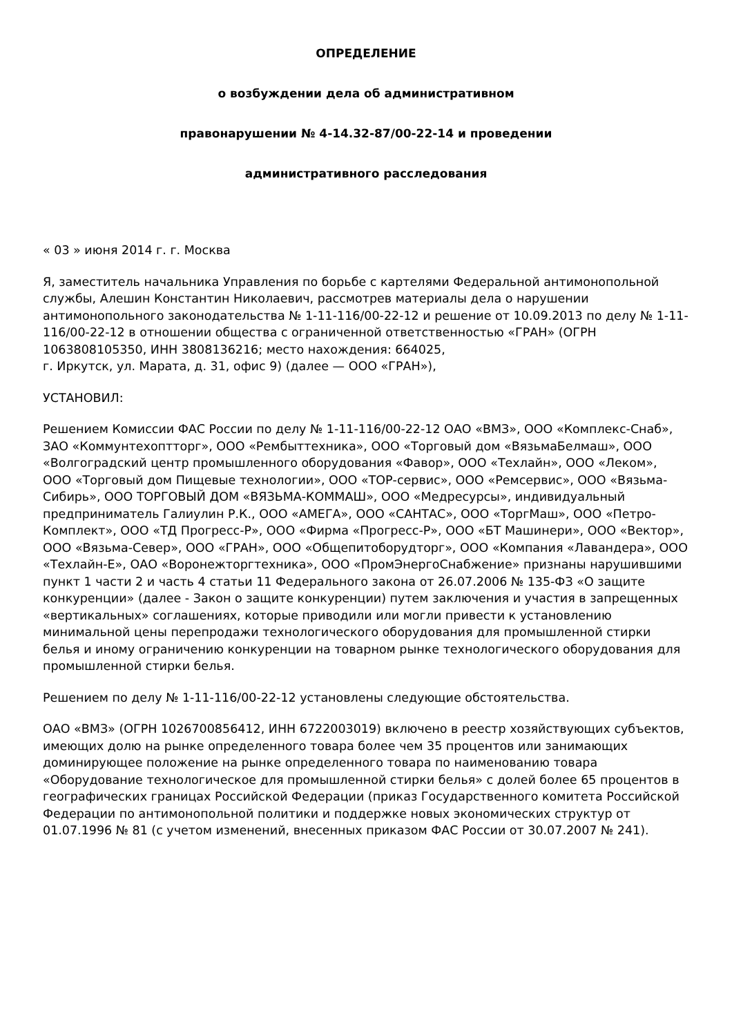ОПРЕДЕЛЕНИЕ
о возбуждении дела об административном
правонарушении № 4-14.32-87/00-22-14 и проведении
административного расследования
« 03 » июня 2014 г. г. Москва
Я, заместитель начальника Управления по борьбе с картелями Федеральной антимонопольной службы, Алешин Константин Николаевич, рассмотрев материалы дела о нарушении антимонопольного законодательства № 1-11-116/00-22-12 и решение от 10.09.2013 по делу № 1-11-116/00-22-12 в отношении общества с ограниченной ответственностью «ГРАН» (ОГРН 1063808105350, ИНН 3808136216; место нахождения: 664025,
г. Иркутск, ул. Марата, д. 31, офис 9) (далее — ООО «ГРАН»),
УСТАНОВИЛ:
Решением Комиссии ФАС России по делу № 1-11-116/00-22-12 ОАО «ВМЗ», ООО «Комплекс-Снаб», ЗАО «Коммунтехоптторг», ООО «Рембыттехника», ООО «Торговый дом «ВязьмаБелмаш», ООО «Волгоградский центр промышленного оборудования «Фавор», ООО «Техлайн», ООО «Леком», ООО «Торговый дом Пищевые технологии», ООО «ТОР-сервис», ООО «Ремсервис», ООО «Вязьма-Сибирь», ООО ТОРГОВЫЙ ДОМ «ВЯЗЬМА-КОММАШ», ООО «Медресурсы», индивидуальный предприниматель Галиулин Р.К., ООО «АМЕГА», ООО «САНТАС», ООО «ТоргМаш», ООО «Петро-Комплект», ООО «ТД Прогресс-Р», ООО «Фирма «Прогресс-Р», ООО «БТ Машинери», ООО «Вектор», ООО «Вязьма-Север», ООО «ГРАН», ООО «Общепитоборудторг», ООО «Компания «Лавандера», ООО «Техлайн-Е», ОАО «Воронежторгтехника», ООО «ПромЭнергоСнабжение» признаны нарушившими пункт 1 части 2 и часть 4 статьи 11 Федерального закона от 26.07.2006 № 135-ФЗ «О защите конкуренции» (далее - Закон о защите конкуренции) путем заключения и участия в запрещенных «вертикальных» соглашениях, которые приводили или могли привести к установлению минимальной цены перепродажи технологического оборудования для промышленной стирки белья и иному ограничению конкуренции на товарном рынке технологического оборудования для промышленной стирки белья.
Решением по делу № 1-11-116/00-22-12 установлены следующие обстоятельства.
ОАО «ВМЗ» (ОГРН 1026700856412, ИНН 6722003019) включено в реестр хозяйствующих субъектов, имеющих долю на рынке определенного товара более чем 35 процентов или занимающих доминирующее положение на рынке определенного товара по наименованию товара «Оборудование технологическое для промышленной стирки белья» с долей более 65 процентов в географических границах Российской Федерации (приказ Государственного комитета Российской Федерации по антимонопольной политики и поддержке новых экономических структур от 01.07.1996 № 81 (с учетом изменений, внесенных приказом ФАС России от 30.07.2007 № 241).